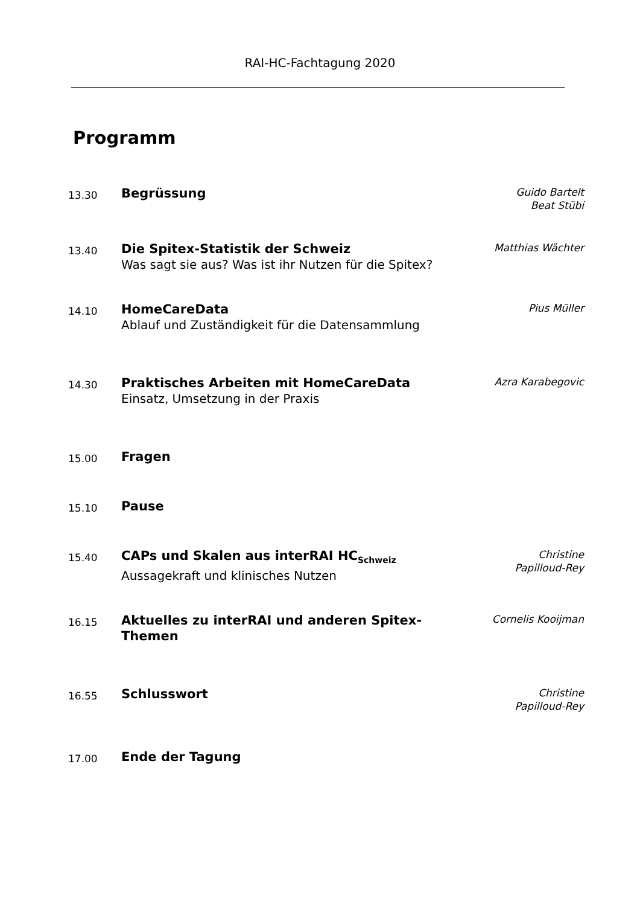RAI-HC-Fachtagung 2020
Programm
| 13.30 | Begrüssung | Guido Bartelt Beat Stübi |
| 13.40 | Die Spitex-Statistik der Schweiz Was sagt sie aus? Was ist ihr Nutzen für die Spitex? | Matthias Wächter |
| 14.10 | HomeCareData Ablauf und Zuständigkeit für die Datensammlung | Pius Müller |
| 14.30 | Praktisches Arbeiten mit HomeCareData Einsatz, Umsetzung in der Praxis | Azra Karabegovic |
| 15.00 | Fragen | |
| 15.10 | Pause | |
| 15.40 | CAPs und Skalen aus interRAI HC<sub>Schweiz</sub> Aussagekraft und klinisches Nutzen | Christine Papilloud-Rey |
| 16.15 | Aktuelles zu interRAI und anderen Spitex- Themen | Cornelis Kooijman |
| 16.55 | Schlusswort | Christine Papilloud-Rey |
| 17.00 | Ende der Tagung | |